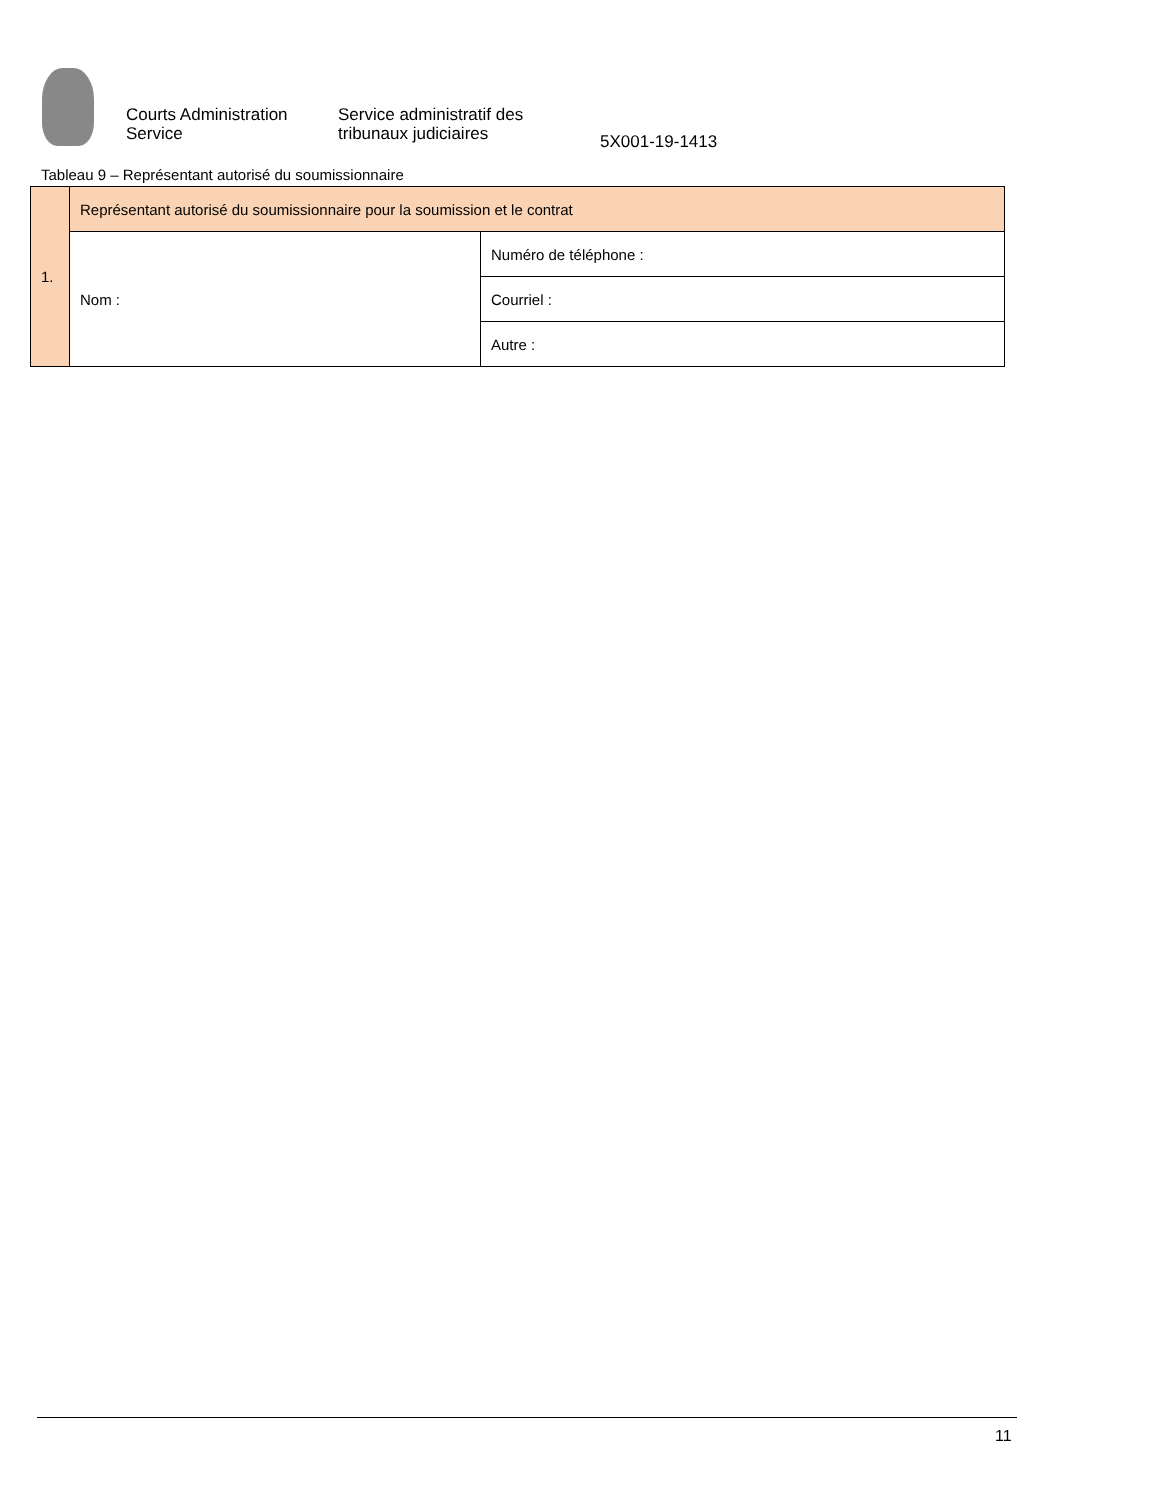Courts Administration Service
Service administratif des tribunaux judiciaires
5X001-19-1413
Tableau 9 – Représentant autorisé du soumissionnaire
| 1. | Représentant autorisé du soumissionnaire pour la soumission et le contrat | |
| | Nom : | Numéro de téléphone : |
| | | Courriel : |
| | | Autre : |
11